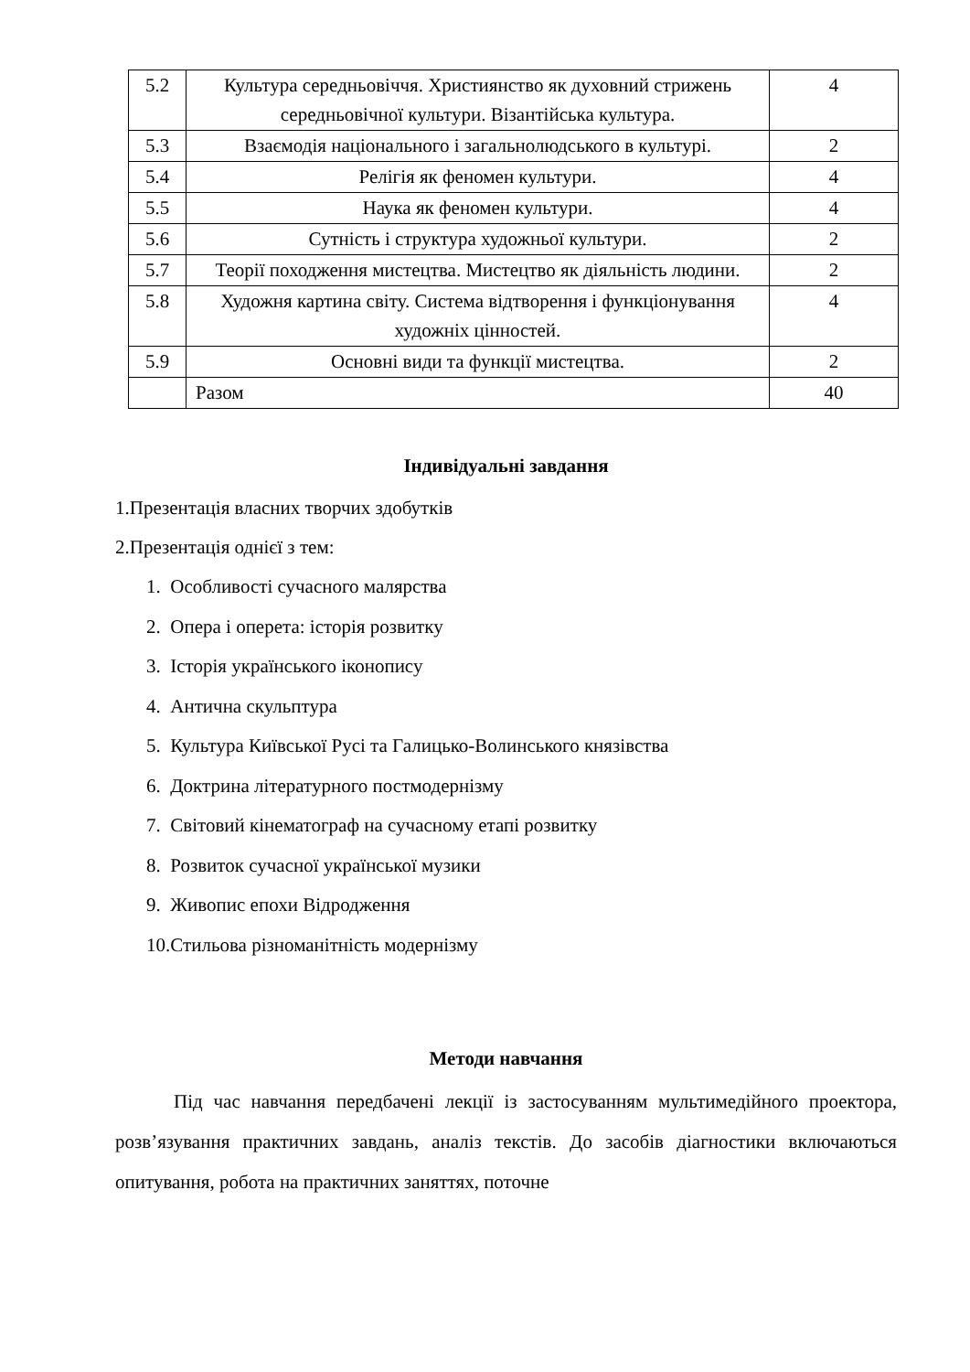| 5.2 | Культура середньовіччя. Християнство як духовний стрижень середньовічної культури. Візантійська культура. | 4 |
| 5.3 | Взаємодія національного і загальнолюдського в культурі. | 2 |
| 5.4 | Релігія як феномен культури. | 4 |
| 5.5 | Наука як феномен культури. | 4 |
| 5.6 | Сутність і структура художньої культури. | 2 |
| 5.7 | Теорії походження мистецтва. Мистецтво як діяльність людини. | 2 |
| 5.8 | Художня картина світу. Система відтворення і функціонування художніх цінностей. | 4 |
| 5.9 | Основні види та функції мистецтва. | 2 |
| | Разом | 40 |
Індивідуальні завдання
1.Презентація власних творчих здобутків
2.Презентація однієї з тем:
1. Особливості сучасного малярства
2. Опера і оперета: історія розвитку
3. Історія українського іконопису
4. Антична скульптура
5. Культура Київської Русі та Галицько-Волинського князівства
6. Доктрина літературного постмодернізму
7. Світовий кінематограф на сучасному етапі розвитку
8. Розвиток сучасної української музики
9. Живопис епохи Відродження
10.Стильова різноманітність модернізму
Методи навчання
Під час навчання передбачені лекції із застосуванням мультимедійного проектора, розв’язування практичних завдань, аналіз текстів. До засобів діагностики включаються опитування, робота на практичних заняттях, поточне